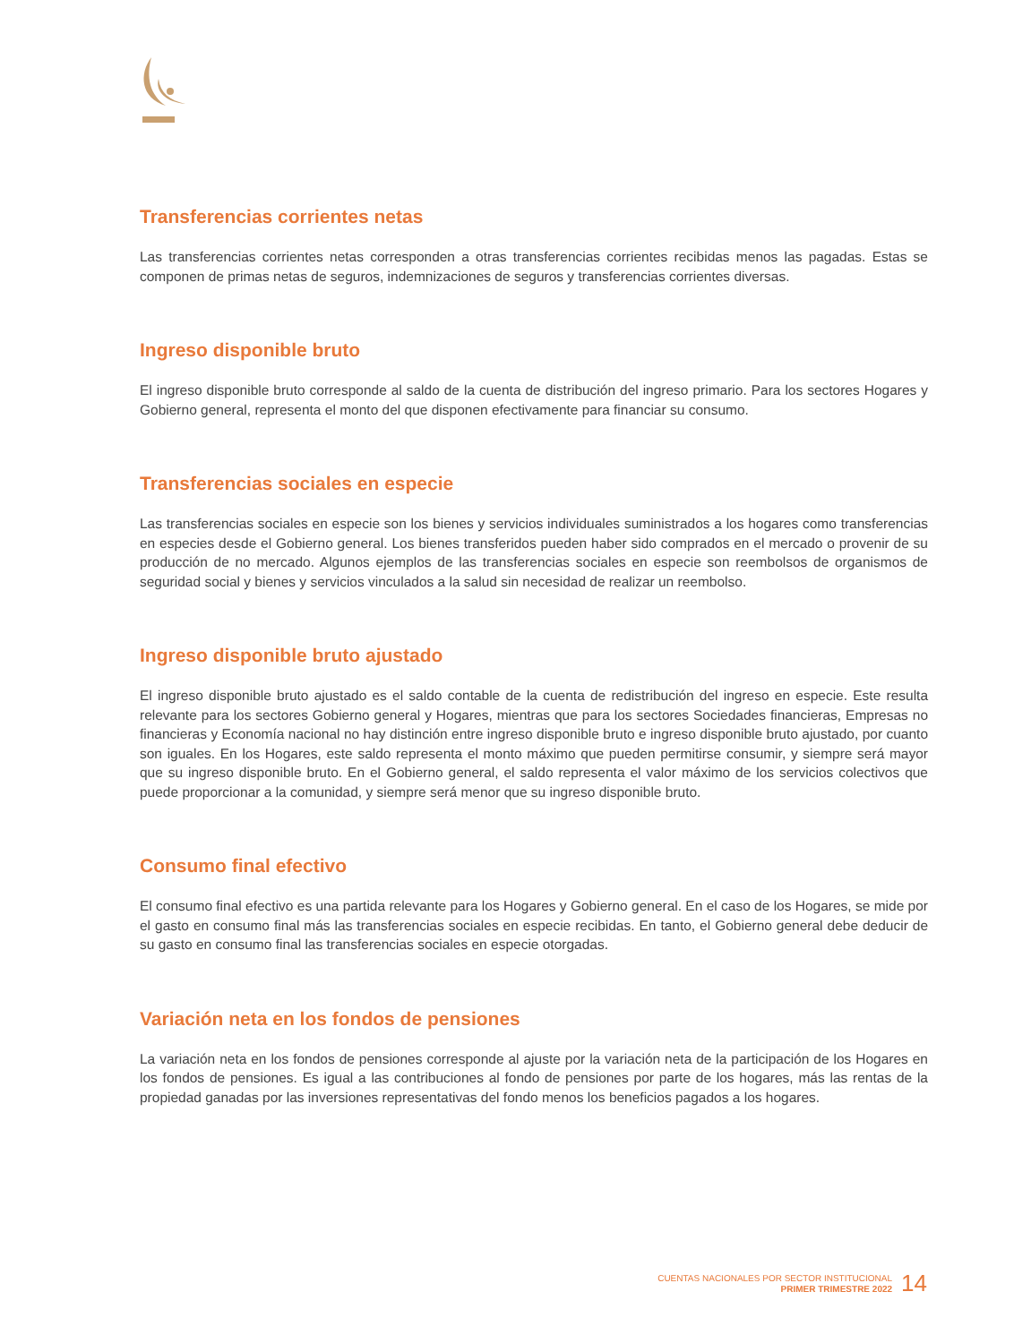Transferencias corrientes netas
Las transferencias corrientes netas corresponden a otras transferencias corrientes recibidas menos las pagadas. Estas se componen de primas netas de seguros, indemnizaciones de seguros y transferencias corrientes diversas.
Ingreso disponible bruto
El ingreso disponible bruto corresponde al saldo de la cuenta de distribución del ingreso primario. Para los sectores Hogares y Gobierno general, representa el monto del que disponen efectivamente para financiar su consumo.
Transferencias sociales en especie
Las transferencias sociales en especie son los bienes y servicios individuales suministrados a los hogares como transferencias en especies desde el Gobierno general. Los bienes transferidos pueden haber sido comprados en el mercado o provenir de su producción de no mercado. Algunos ejemplos de las transferencias sociales en especie son reembolsos de organismos de seguridad social y bienes y servicios vinculados a la salud sin necesidad de realizar un reembolso.
Ingreso disponible bruto ajustado
El ingreso disponible bruto ajustado es el saldo contable de la cuenta de redistribución del ingreso en especie. Este resulta relevante para los sectores Gobierno general y Hogares, mientras que para los sectores Sociedades financieras, Empresas no financieras y Economía nacional no hay distinción entre ingreso disponible bruto e ingreso disponible bruto ajustado, por cuanto son iguales. En los Hogares, este saldo representa el monto máximo que pueden permitirse consumir, y siempre será mayor que su ingreso disponible bruto. En el Gobierno general, el saldo representa el valor máximo de los servicios colectivos que puede proporcionar a la comunidad, y siempre será menor que su ingreso disponible bruto.
Consumo final efectivo
El consumo final efectivo es una partida relevante para los Hogares y Gobierno general. En el caso de los Hogares, se mide por el gasto en consumo final más las transferencias sociales en especie recibidas. En tanto, el Gobierno general debe deducir de su gasto en consumo final las transferencias sociales en especie otorgadas.
Variación neta en los fondos de pensiones
La variación neta en los fondos de pensiones corresponde al ajuste por la variación neta de la participación de los Hogares en los fondos de pensiones. Es igual a las contribuciones al fondo de pensiones por parte de los hogares, más las rentas de la propiedad ganadas por las inversiones representativas del fondo menos los beneficios pagados a los hogares.
CUENTAS NACIONALES POR SECTOR INSTITUCIONAL
PRIMER TRIMESTRE 2022
14